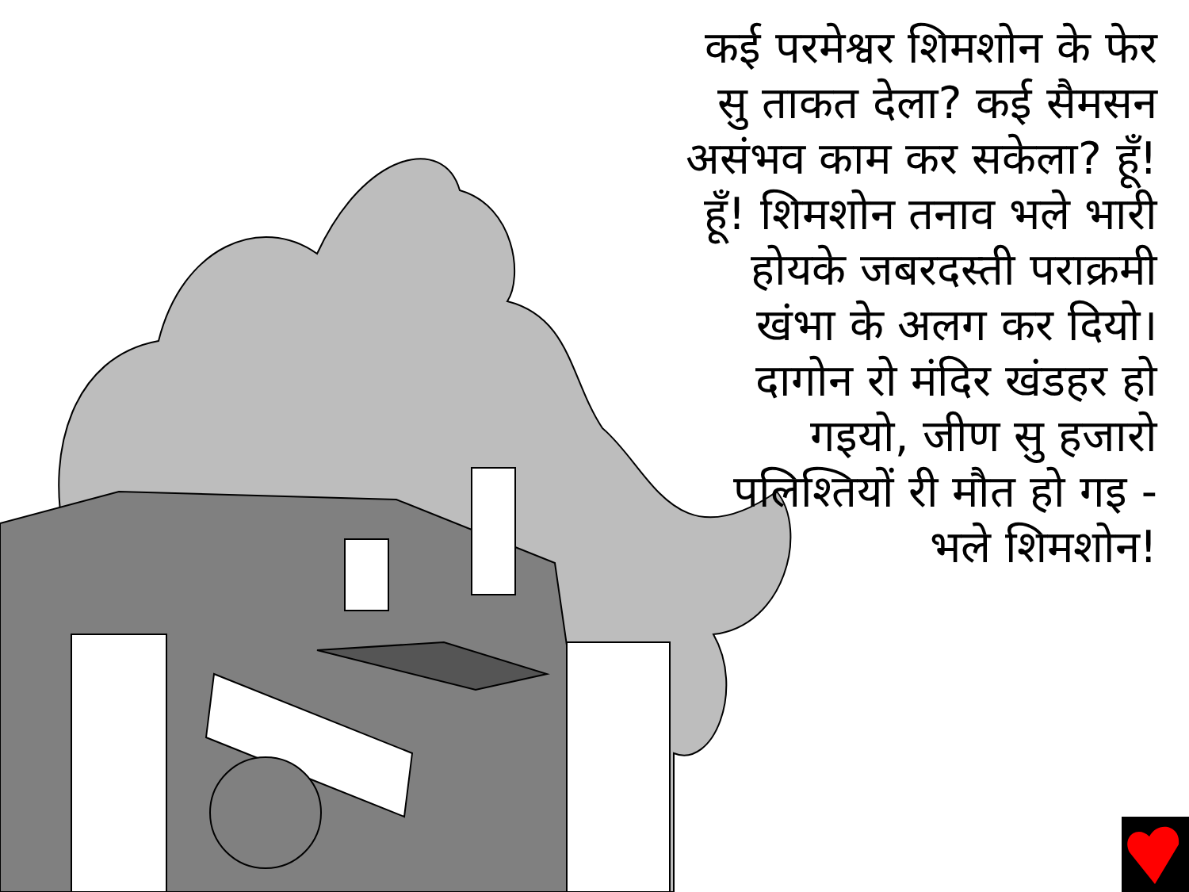कई परमेश्वर शिमशोन के फेर सु ताकत देला? कई सैमसन असंभव काम कर सकेला? हूँ! हूँ! शिमशोन तनाव भले भारी होयके जबरदस्ती पराक्रमी खंभा के अलग कर दियो। दागोन रो मंदिर खंडहर हो गइयो, जीण सु हजारो पलिश्तियों री मौत हो गइ - भले शिमशोन!